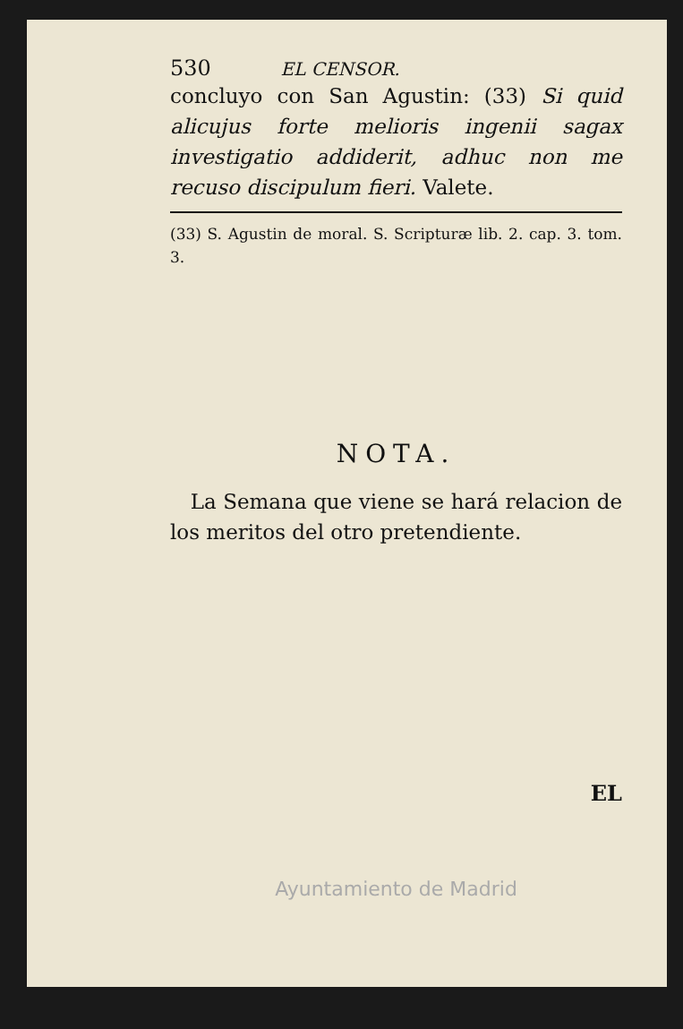530 EL CENSOR.
concluyo con San Agustin: (33) Si quid alicujus forte melioris ingenii sagax investigatio addiderit, adhuc non me recuso discipulum fieri. Valete.
(33) S. Agustin de moral. S. Scripturæ lib. 2. cap. 3. tom. 3.
NOTA.
La Semana que viene se hará relacion de los meritos del otro pretendiente.
EL
Ayuntamiento de Madrid